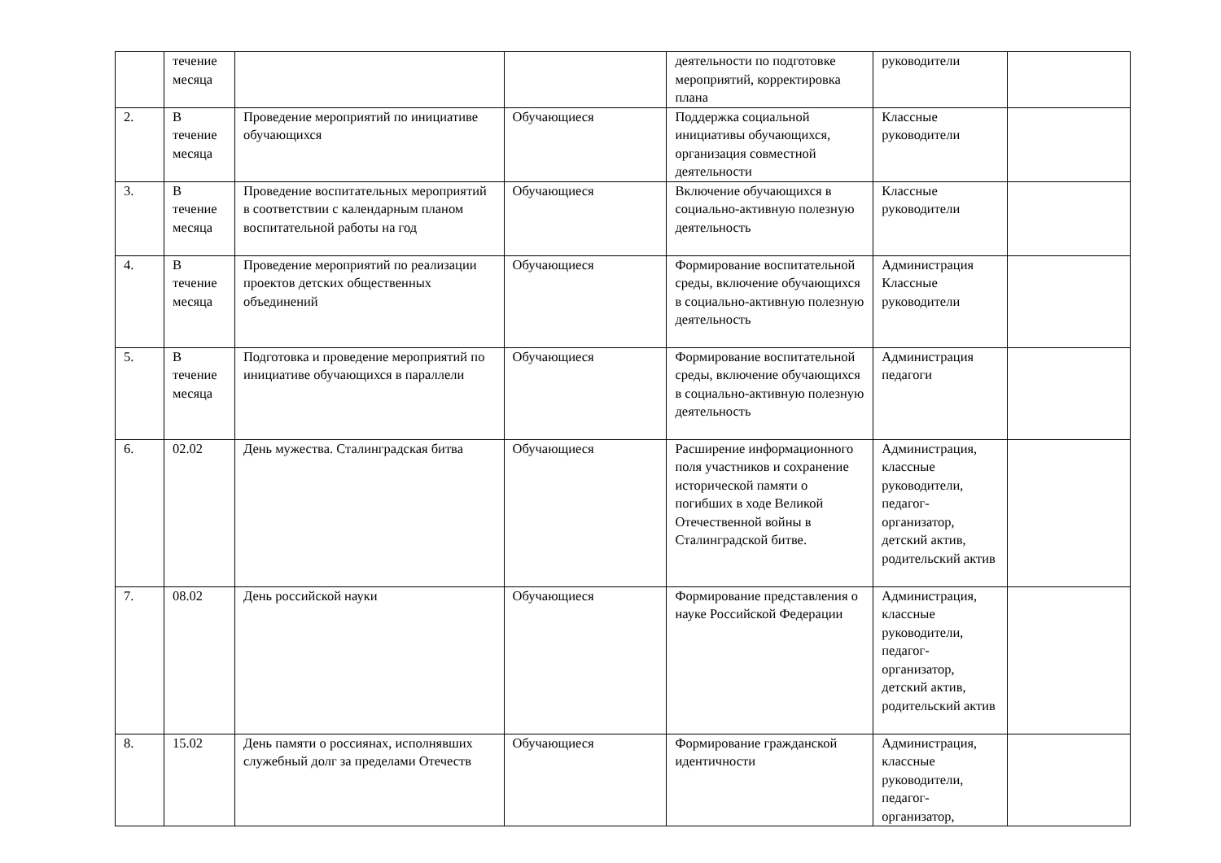| | течение месяца | | | деятельности по подготовке мероприятий, корректировка плана | руководители | |
| 2. | В течение месяца | Проведение мероприятий по инициативе обучающихся | Обучающиеся | Поддержка социальной инициативы обучающихся, организация совместной деятельности | Классные руководители | |
| 3. | В течение месяца | Проведение воспитательных мероприятий в соответствии с календарным планом воспитательной работы на год | Обучающиеся | Включение обучающихся в социально-активную полезную деятельность | Классные руководители | |
| 4. | В течение месяца | Проведение мероприятий по реализации проектов детских общественных объединений | Обучающиеся | Формирование воспитательной среды, включение обучающихся в социально-активную полезную деятельность | Администрация Классные руководители | |
| 5. | В течение месяца | Подготовка и проведение мероприятий по инициативе обучающихся в параллели | Обучающиеся | Формирование воспитательной среды, включение обучающихся в социально-активную полезную деятельность | Администрация педагоги | |
| 6. | 02.02 | День мужества. Сталинградская битва | Обучающиеся | Расширение информационного поля участников и сохранение исторической памяти о погибших в ходе Великой Отечественной войны в Сталинградской битве. | Администрация, классные руководители, педагог-организатор, детский актив, родительский актив | |
| 7. | 08.02 | День российской науки | Обучающиеся | Формирование представления о науке Российской Федерации | Администрация, классные руководители, педагог-организатор, детский актив, родительский актив | |
| 8. | 15.02 | День памяти о россиянах, исполнявших служебный долг за пределами Отечеств | Обучающиеся | Формирование гражданской идентичности | Администрация, классные руководители, педагог-организатор, | |